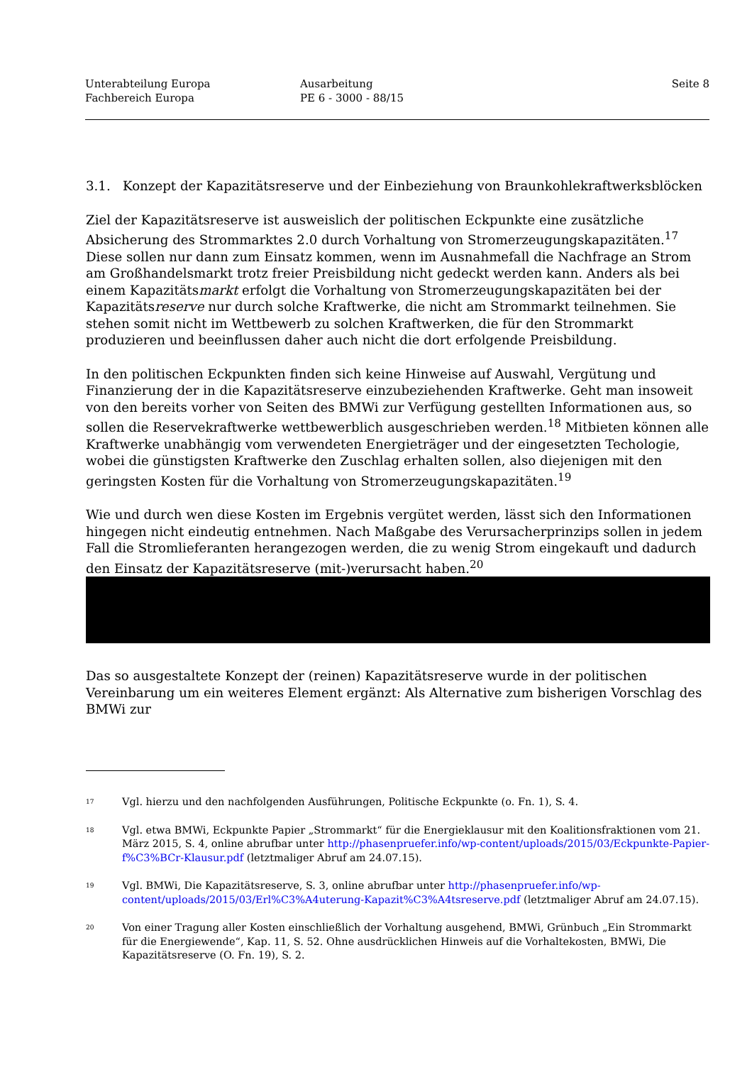Unterabteilung Europa
Fachbereich Europa
Ausarbeitung
PE 6 - 3000 - 88/15
Seite 8
3.1. Konzept der Kapazitätsreserve und der Einbeziehung von Braunkohlekraftwerksblöcken
Ziel der Kapazitätsreserve ist ausweislich der politischen Eckpunkte eine zusätzliche Absicherung des Strommarktes 2.0 durch Vorhaltung von Stromerzeugungskapazitäten.<sup>17</sup> Diese sollen nur dann zum Einsatz kommen, wenn im Ausnahmefall die Nachfrage an Strom am Großhandelsmarkt trotz freier Preisbildung nicht gedeckt werden kann. Anders als bei einem Kapazitätsmarkt erfolgt die Vorhaltung von Stromerzeugungskapazitäten bei der Kapazitätsreserve nur durch solche Kraftwerke, die nicht am Strommarkt teilnehmen. Sie stehen somit nicht im Wettbewerb zu solchen Kraftwerken, die für den Strommarkt produzieren und beeinflussen daher auch nicht die dort erfolgende Preisbildung.
In den politischen Eckpunkten finden sich keine Hinweise auf Auswahl, Vergütung und Finanzierung der in die Kapazitätsreserve einzubeziehenden Kraftwerke. Geht man insoweit von den bereits vorher von Seiten des BMWi zur Verfügung gestellten Informationen aus, so sollen die Reservekraftwerke wettbewerblich ausgeschrieben werden.<sup>18</sup> Mitbieten können alle Kraftwerke unabhängig vom verwendeten Energieträger und der eingesetzten Techologie, wobei die günstigsten Kraftwerke den Zuschlag erhalten sollen, also diejenigen mit den geringsten Kosten für die Vorhaltung von Stromerzeugungskapazitäten.<sup>19</sup>
Wie und durch wen diese Kosten im Ergebnis vergütet werden, lässt sich den Informationen hingegen nicht eindeutig entnehmen. Nach Maßgabe des Verursacherprinzips sollen in jedem Fall die Stromlieferanten herangezogen werden, die zu wenig Strom eingekauft und dadurch den Einsatz der Kapazitätsreserve (mit-)verursacht haben.<sup>20</sup>
Das so ausgestaltete Konzept der (reinen) Kapazitätsreserve wurde in der politischen Vereinbarung um ein weiteres Element ergänzt: Als Alternative zum bisherigen Vorschlag des BMWi zur
17 Vgl. hierzu und den nachfolgenden Ausführungen, Politische Eckpunkte (o. Fn. 1), S. 4.
18 Vgl. etwa BMWi, Eckpunkte Papier „Strommarkt“ für die Energieklausur mit den Koalitionsfraktionen vom 21. März 2015, S. 4, online abrufbar unter http://phasenpruefer.info/wp-content/uploads/2015/03/Eckpunkte-Papier-f%C3%BCr-Klausur.pdf (letztmaliger Abruf am 24.07.15).
19 Vgl. BMWi, Die Kapazitätsreserve, S. 3, online abrufbar unter http://phasenpruefer.info/wp-content/uploads/2015/03/Erl%C3%A4uterung-Kapazit%C3%A4tsreserve.pdf (letztmaliger Abruf am 24.07.15).
20 Von einer Tragung aller Kosten einschließlich der Vorhaltung ausgehend, BMWi, Grünbuch „Ein Strommarkt für die Energiewende“, Kap. 11, S. 52. Ohne ausdrücklichen Hinweis auf die Vorhaltekosten, BMWi, Die Kapazitätsreserve (O. Fn. 19), S. 2.